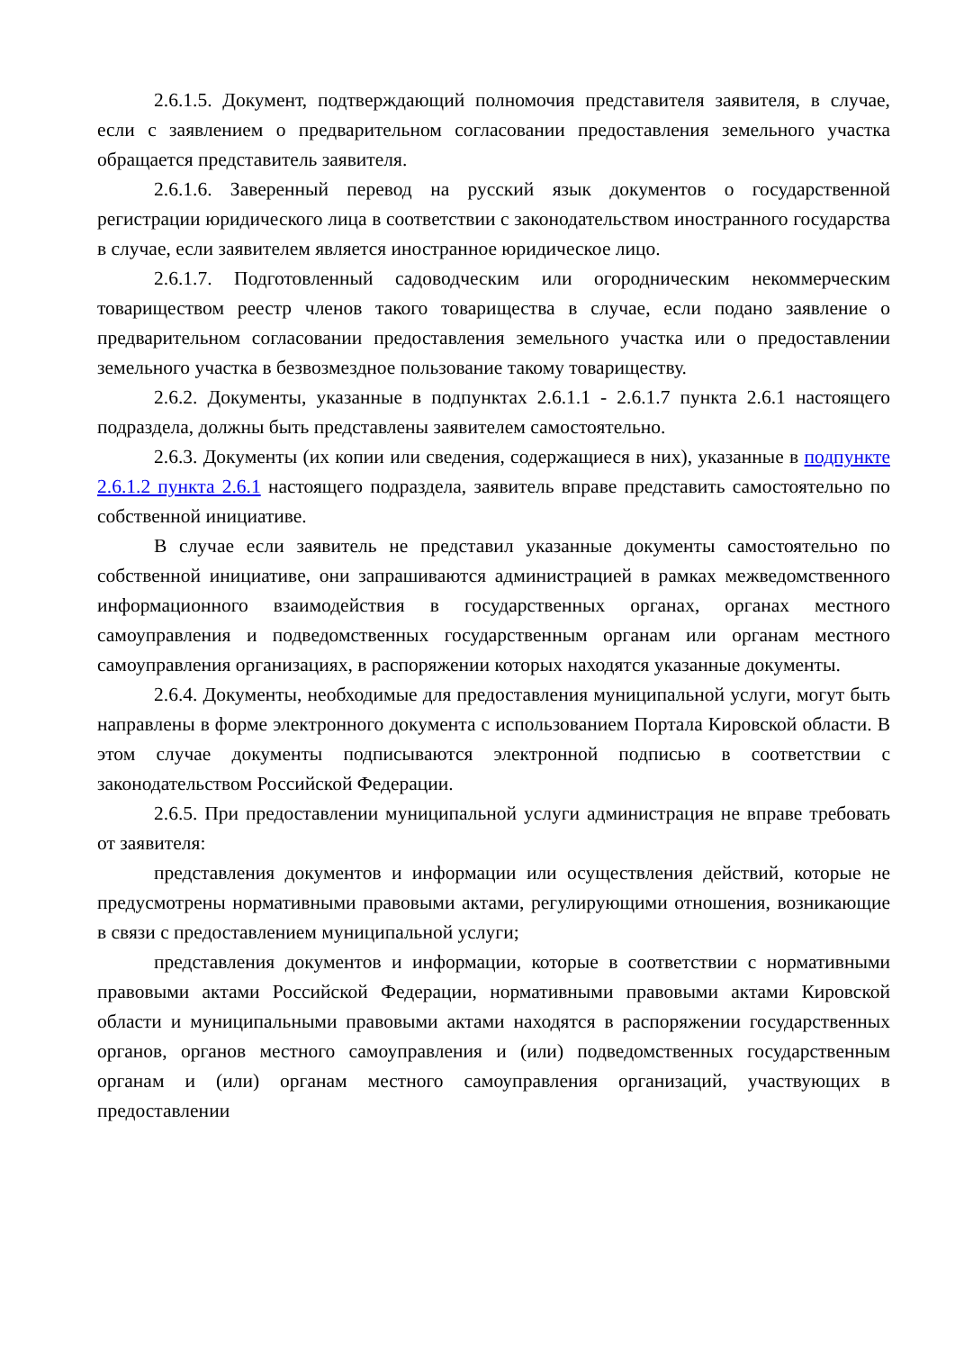2.6.1.5. Документ, подтверждающий полномочия представителя заявителя, в случае, если с заявлением о предварительном согласовании предоставления земельного участка обращается представитель заявителя.
2.6.1.6. Заверенный перевод на русский язык документов о государственной регистрации юридического лица в соответствии с законодательством иностранного государства в случае, если заявителем является иностранное юридическое лицо.
2.6.1.7. Подготовленный садоводческим или огородническим некоммерческим товариществом реестр членов такого товарищества в случае, если подано заявление о предварительном согласовании предоставления земельного участка или о предоставлении земельного участка в безвозмездное пользование такому товариществу.
2.6.2. Документы, указанные в подпунктах 2.6.1.1 - 2.6.1.7 пункта 2.6.1 настоящего подраздела, должны быть представлены заявителем самостоятельно.
2.6.3. Документы (их копии или сведения, содержащиеся в них), указанные в подпункте 2.6.1.2 пункта 2.6.1 настоящего подраздела, заявитель вправе представить самостоятельно по собственной инициативе.
В случае если заявитель не представил указанные документы самостоятельно по собственной инициативе, они запрашиваются администрацией в рамках межведомственного информационного взаимодействия в государственных органах, органах местного самоуправления и подведомственных государственным органам или органам местного самоуправления организациях, в распоряжении которых находятся указанные документы.
2.6.4. Документы, необходимые для предоставления муниципальной услуги, могут быть направлены в форме электронного документа с использованием Портала Кировской области. В этом случае документы подписываются электронной подписью в соответствии с законодательством Российской Федерации.
2.6.5. При предоставлении муниципальной услуги администрация не вправе требовать от заявителя:
представления документов и информации или осуществления действий, которые не предусмотрены нормативными правовыми актами, регулирующими отношения, возникающие в связи с предоставлением муниципальной услуги;
представления документов и информации, которые в соответствии с нормативными правовыми актами Российской Федерации, нормативными правовыми актами Кировской области и муниципальными правовыми актами находятся в распоряжении государственных органов, органов местного самоуправления и (или) подведомственных государственным органам и (или) органам местного самоуправления организаций, участвующих в предоставлении